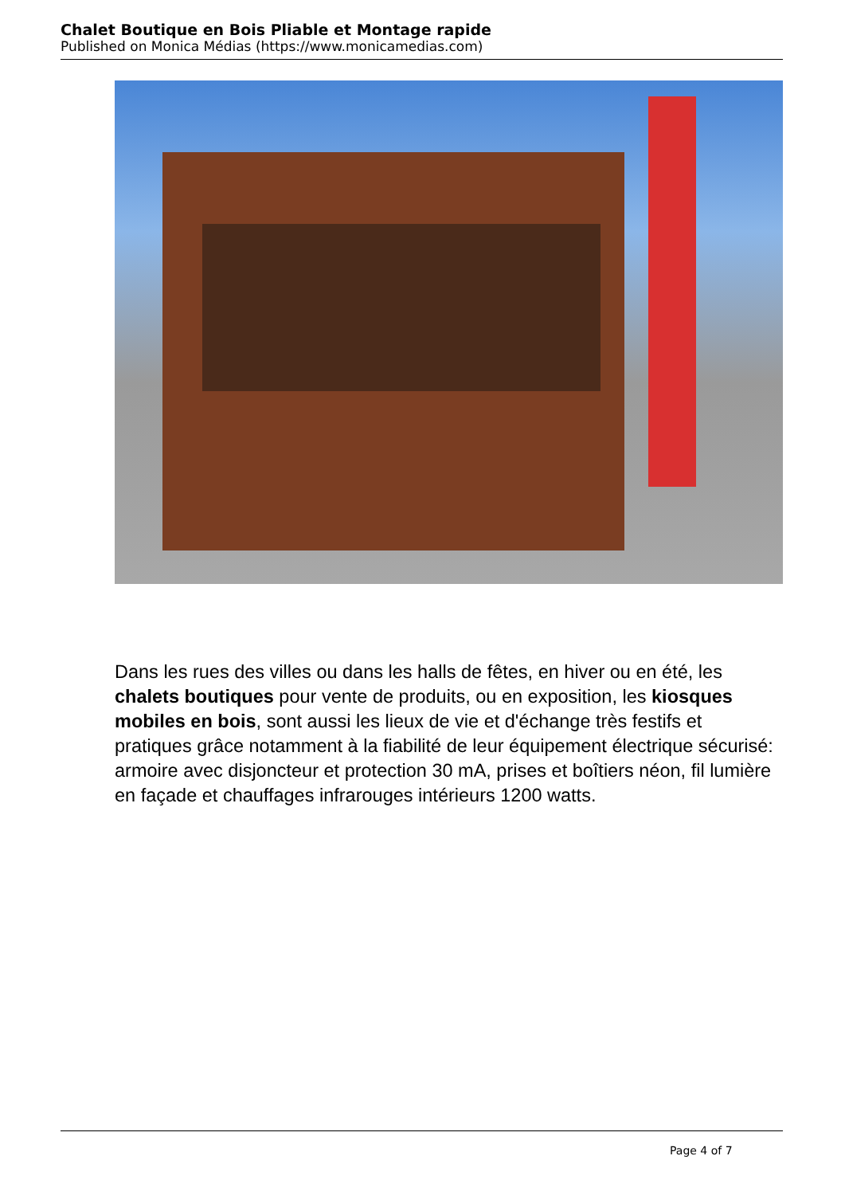Chalet Boutique en Bois Pliable et Montage rapide
Published on Monica Médias (https://www.monicamedias.com)
Dans les rues des villes ou dans les halls de fêtes, en hiver ou en été, les chalets boutiques pour vente de produits, ou en exposition, les kiosques mobiles en bois, sont aussi les lieux de vie et d'échange très festifs et pratiques grâce notamment à la fiabilité de leur équipement électrique sécurisé: armoire avec disjoncteur et protection 30 mA, prises et boîtiers néon, fil lumière en façade et chauffages infrarouges intérieurs 1200 watts.
Page 4 of 7